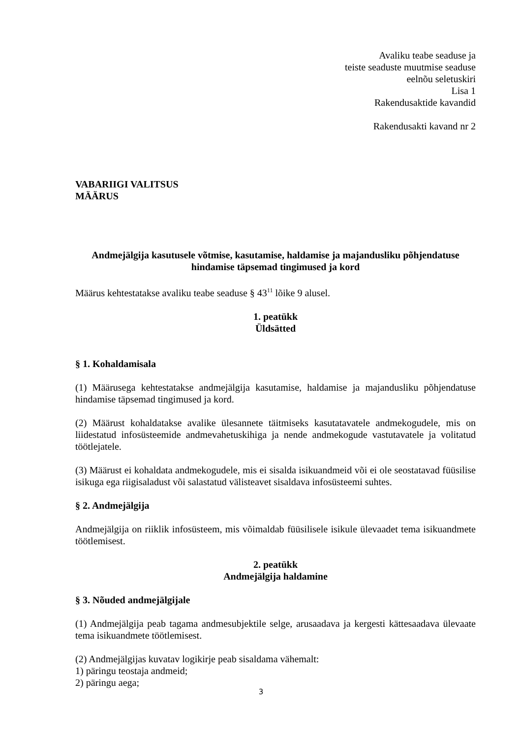Avaliku teabe seaduse ja
teiste seaduste muutmise seaduse
eelnõu seletuskiri
Lisa 1
Rakendusaktide kavandid
Rakendusakti kavand nr 2
VABARIIGI VALITSUS
MÄÄRUS
Andmejälgija kasutusele võtmise, kasutamise, haldamise ja majandusliku põhjendatuse hindamise täpsemad tingimused ja kord
Määrus kehtestatakse avaliku teabe seaduse § 43<sup>11</sup> lõike 9 alusel.
1. peatükk
Üldsätted
§ 1. Kohaldamisala
(1) Määrusega kehtestatakse andmejälgija kasutamise, haldamise ja majandusliku põhjendatuse hindamise täpsemad tingimused ja kord.
(2) Määrust kohaldatakse avalike ülesannete täitmiseks kasutatavatele andmekogudele, mis on liidestatud infosüsteemide andmevahetuskihiga ja nende andmekogude vastutavatele ja volitatud töötlejatele.
(3) Määrust ei kohaldata andmekogudele, mis ei sisalda isikuandmeid või ei ole seostatavad füüsilise isikuga ega riigisaladust või salastatud välisteavet sisaldava infosüsteemi suhtes.
§ 2. Andmejälgija
Andmejälgija on riiklik infosüsteem, mis võimaldab füüsilisele isikule ülevaadet tema isikuandmete töötlemisest.
2. peatükk
Andmejälgija haldamine
§ 3. Nõuded andmejälgijale
(1) Andmejälgija peab tagama andmesubjektile selge, arusaadava ja kergesti kättesaadava ülevaate tema isikuandmete töötlemisest.
(2) Andmejälgijas kuvatav logikirje peab sisaldama vähemalt:
1) päringu teostaja andmeid;
2) päringu aega;
3